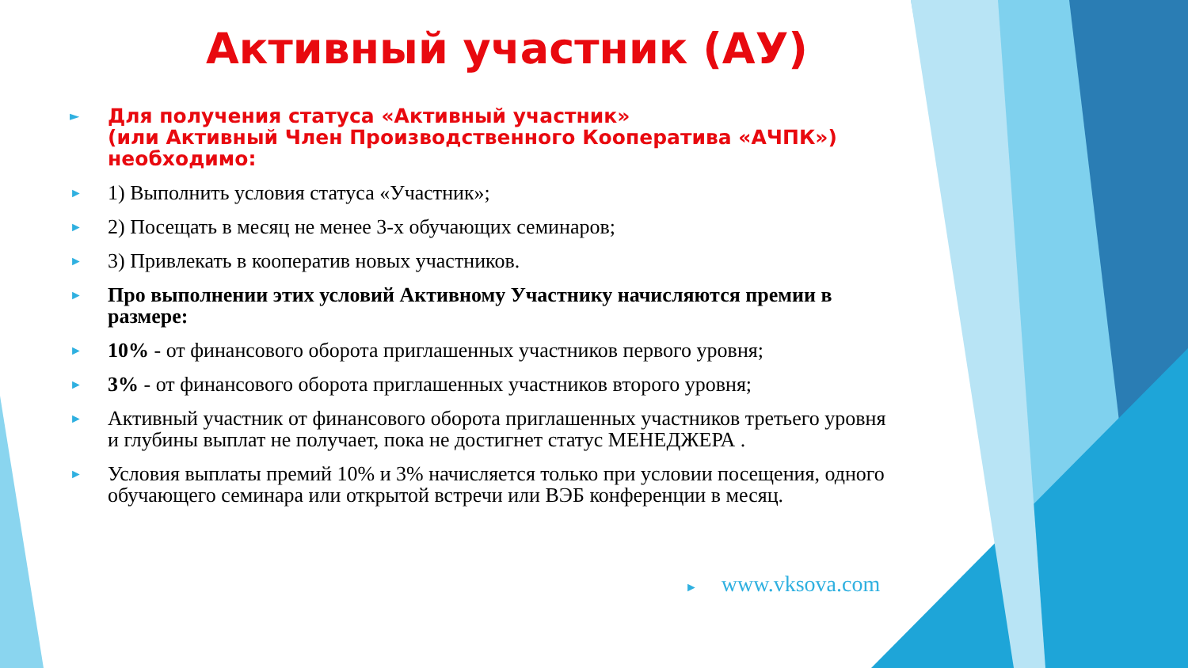Активный участник (АУ)
► Для получения статуса «Активный участник»
(или Активный Член Производственного Кооператива «АЧПК»)
необходимо:
► 1) Выполнить условия статуса «Участник»;
► 2) Посещать в месяц не менее 3-х обучающих семинаров;
► 3) Привлекать в кооператив новых участников.
► Про выполнении этих условий Активному Участнику начисляются премии в размере:
► 10% - от финансового оборота приглашенных участников первого уровня;
► 3% - от финансового оборота приглашенных участников второго уровня;
► Активный участник от финансового оборота приглашенных участников третьего уровня и глубины выплат не получает, пока не достигнет статус МЕНЕДЖЕРА .
► Условия выплаты премий 10% и 3% начисляется только при условии посещения, одного обучающего семинара или открытой встречи или ВЭБ конференции в месяц.
► www.vksova.com